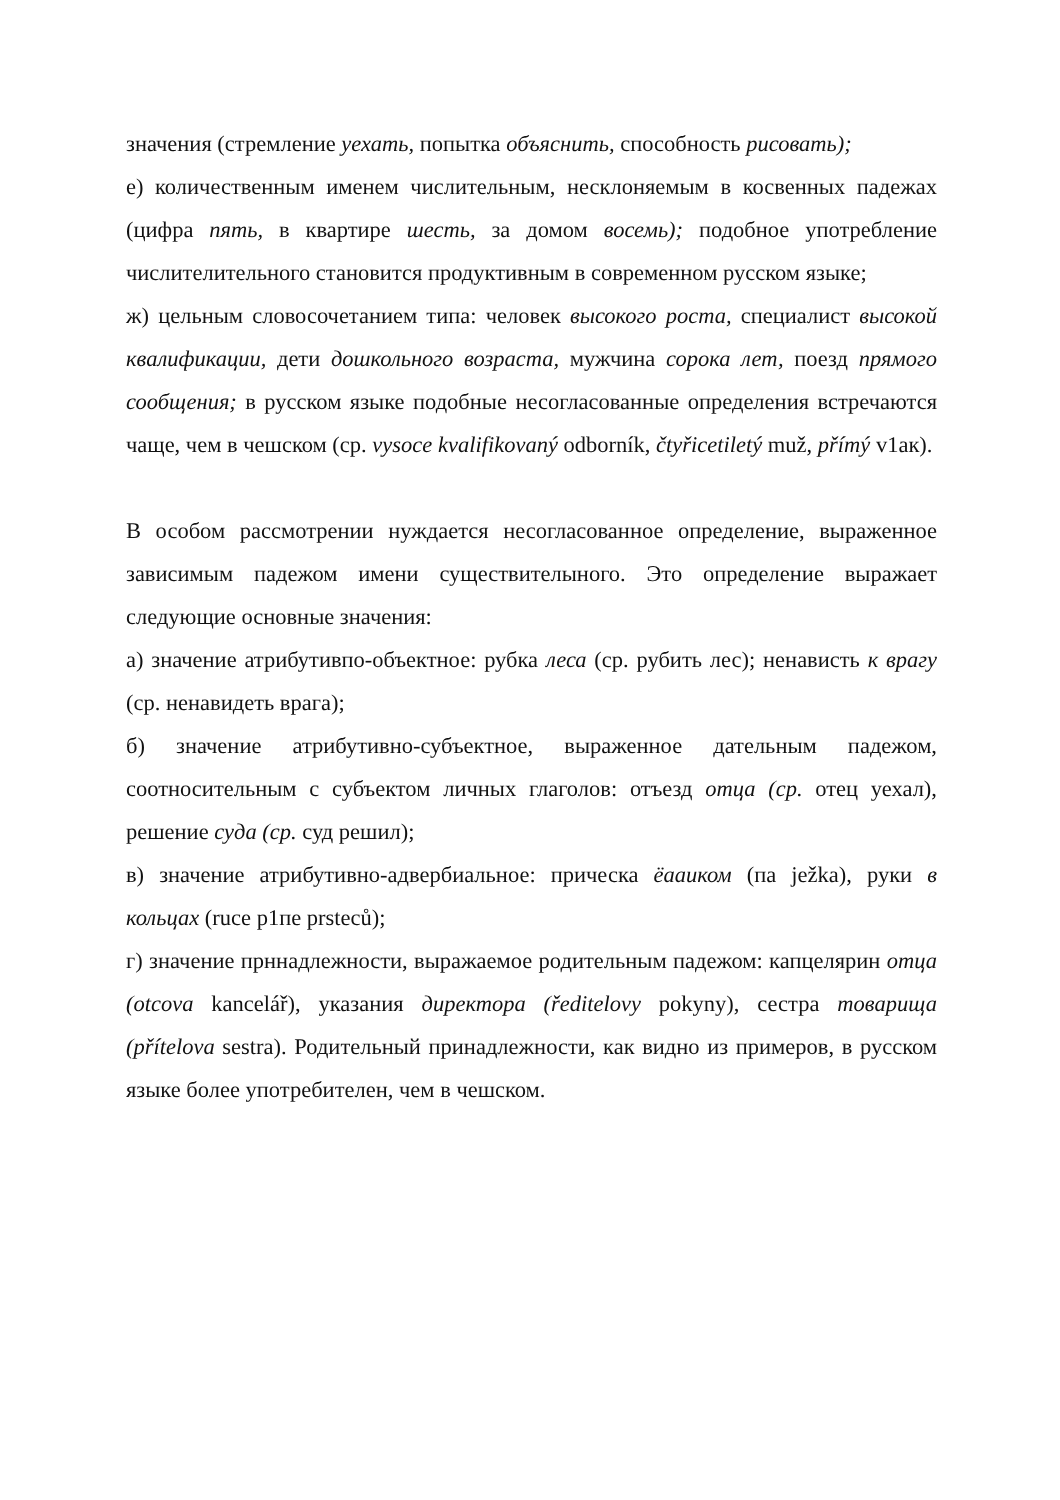значения (стремление уехать, попытка объяснить, способность рисовать);
е) количественным именем числительным, несклоняемым в косвенных падежах (цифра пять, в квартире шесть, за домом восемь); подобное употребление числителительного становится продуктивным в современном русском языке;
ж) цельным словосочетанием типа: человек высокого роста, специалист высокой квалификации, дети дошкольного возраста, мужчина сорока лет, поезд прямого сообщения; в русском языке подобные несогласованные определения встречаются чаще, чем в чешском (ср. vysoce kvalifikovaný odborník, čtyřicetiletý muž, přímý v1ак).
В особом рассмотрении нуждается несогласованное определение, выраженное зависимым падежом имени существителыного. Это определение выражает следующие основные значения:
а) значение атрибутивпо-объектное: рубка леса (ср. рубить лес); ненависть к врагу (ср. ненавидеть врага);
б) значение атрибутивно-субъектное, выраженное дательным падежом, соотносительным с субъектом личных глаголов: отъезд отца (ср. отец уехал), решение суда (ср. суд решил);
в) значение атрибутивно-адвербиальное: прическа ёааиком (па ježka), руки в кольцах (ruce p1пе prsteců);
г) значение прннадлежности, выражаемое родительным падежом: капцелярин отца (otcova kancelář), указания директора (ředitelovy pokyny), сестра товарища (přítelova sestra). Родительный принадлежности, как видно из примеров, в русском языке более употребителен, чем в чешском.